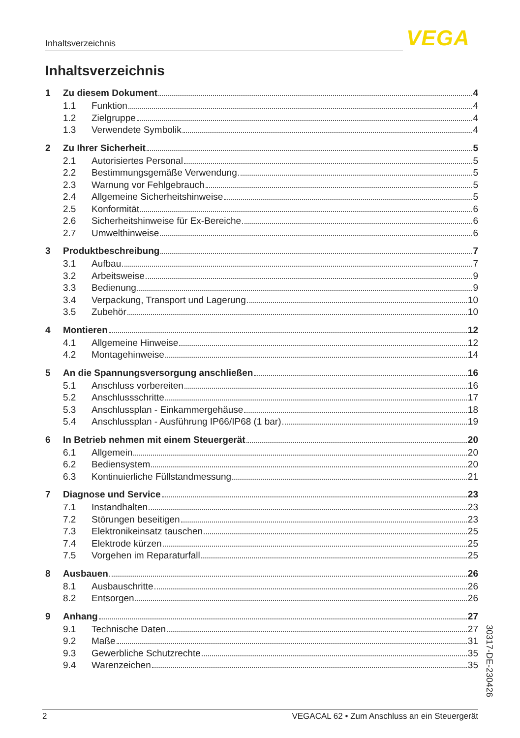Inhaltsverzeichnis VEGA
Inhaltsverzeichnis
1 Zu diesem Dokument 4
1.1 Funktion 4
1.2 Zielgruppe 4
1.3 Verwendete Symbolik 4
2 Zu Ihrer Sicherheit 5
2.1 Autorisiertes Personal 5
2.2 Bestimmungsgemäße Verwendung 5
2.3 Warnung vor Fehlgebrauch 5
2.4 Allgemeine Sicherheitshinweise 5
2.5 Konformität 6
2.6 Sicherheitshinweise für Ex-Bereiche 6
2.7 Umwelthinweise 6
3 Produktbeschreibung 7
3.1 Aufbau 7
3.2 Arbeitsweise 9
3.3 Bedienung 9
3.4 Verpackung, Transport und Lagerung 10
3.5 Zubehör 10
4 Montieren 12
4.1 Allgemeine Hinweise 12
4.2 Montagehinweise 14
5 An die Spannungsversorgung anschließen 16
5.1 Anschluss vorbereiten 16
5.2 Anschlussschritte 17
5.3 Anschlussplan - Einkammergehäuse 18
5.4 Anschlussplan - Ausführung IP66/IP68 (1 bar) 19
6 In Betrieb nehmen mit einem Steuergerät 20
6.1 Allgemein 20
6.2 Bediensystem 20
6.3 Kontinuierliche Füllstandmessung 21
7 Diagnose und Service 23
7.1 Instandhalten 23
7.2 Störungen beseitigen 23
7.3 Elektronikeinsatz tauschen 25
7.4 Elektrode kürzen 25
7.5 Vorgehen im Reparaturfall 25
8 Ausbauen 26
8.1 Ausbauschritte 26
8.2 Entsorgen 26
9 Anhang 27
9.1 Technische Daten 27
9.2 Maße 31
9.3 Gewerbliche Schutzrechte 35
9.4 Warenzeichen 35
30317-DE-230426
2 VEGACAL 62 • Zum Anschluss an ein Steuergerät